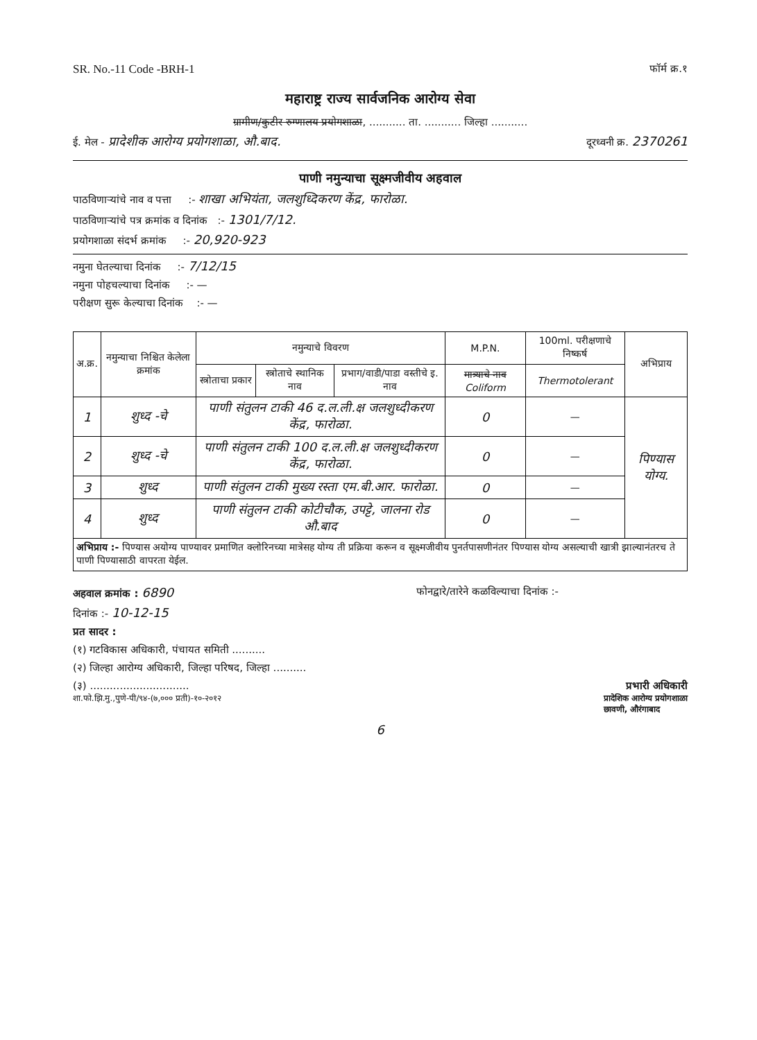SR. No.-11 Code -BRH-1 फॉर्म क्र.१
महाराष्ट्र राज्य सार्वजनिक आरोग्य सेवा
ग्रामीण/कुटीर रुग्णालय प्रयोगशाळा, ........... ता. ........... जिल्हा ...........
ई. मेल - प्रादेशीक आरोग्य प्रयोगशाळा, औ.बाद. दूरध्वनी क्र. 2370261
पाणी नमुन्याचा सूक्ष्मजीवीय अहवाल
पाठविणाऱ्यांचे नाव व पत्ता :- शाखा अभियंता, जलशुध्दिकरण केंद्र, फारोळा.
पाठविणाऱ्यांचे पत्र क्रमांक व दिनांक :- 1301/7/12.
प्रयोगशाळा संदर्भ क्रमांक :- 20,920-923
नमुना घेतल्याचा दिनांक :- 7/12/15
नमुना पोहचल्याचा दिनांक :- —
परीक्षण सुरू केल्याचा दिनांक :- —
| अ.क्र. | नमुन्याचा निश्चित केलेला क्रमांक | नमुन्याचे विवरण | | | M.P.N. | 100ml. परीक्षणाचे निष्कर्ष | अभिप्राय |
| --- | --- | --- | --- | --- | --- | --- | --- |
| | | स्त्रोताचा प्रकार | स्त्रोताचे स्थानिक नाव | प्रभाग/वाडी/पाडा वस्तीचे इ. नाव | मात्र्याचे नाव Coliform | Thermotolerant | |
| 1 | शुध्द -चे | पाणी संतुलन टाकी 46 द.ल.ली.क्ष जलशुध्दीकरण केंद्र, फारोळा. | | | 0 | — | पिण्यास योग्य. |
| 2 | शुध्द -चे | पाणी संतुलन टाकी 100 द.ल.ली.क्ष जलशुध्दीकरण केंद्र, फारोळा. | | | 0 | — | |
| 3 | शुध्द | पाणी संतुलन टाकी मुख्य रस्ता एम.बी.आर. फारोळा. | | | 0 | — | |
| 4 | शुध्द | पाणी संतुलन टाकी कोटीचौक, उपट्टे, जालना रोड औ.बाद | | | 0 | — | |
| अभिप्राय :- पिण्यास अयोग्य पाण्यावर प्रमाणित क्लोरिनच्या मात्रेसह योग्य ती प्रक्रिया करून व सूक्ष्मजीवीय पुनर्तपासणीनंतर पिण्यास योग्य असल्याची खात्री झाल्यानंतरच ते पाणी पिण्यासाठी वापरता येईल. | | | | | | | |
अहवाल क्रमांक : 6890 फोनद्वारे/तारेने कळविल्याचा दिनांक :-
दिनांक :- 10-12-15
प्रत सादर :
(१) गटविकास अधिकारी, पंचायत समिती ..........
(२) जिल्हा आरोग्य अधिकारी, जिल्हा परिषद, जिल्हा ..........
(३) .............................. प्रभारी अधिकारी
शा.फो.झि.मु.,पुणे-पी/९४-(७,००० प्रती)-१०-२०१२ प्रादेशिक आरोग्य प्रयोगशाळा
छावणी, औरंगाबाद
6